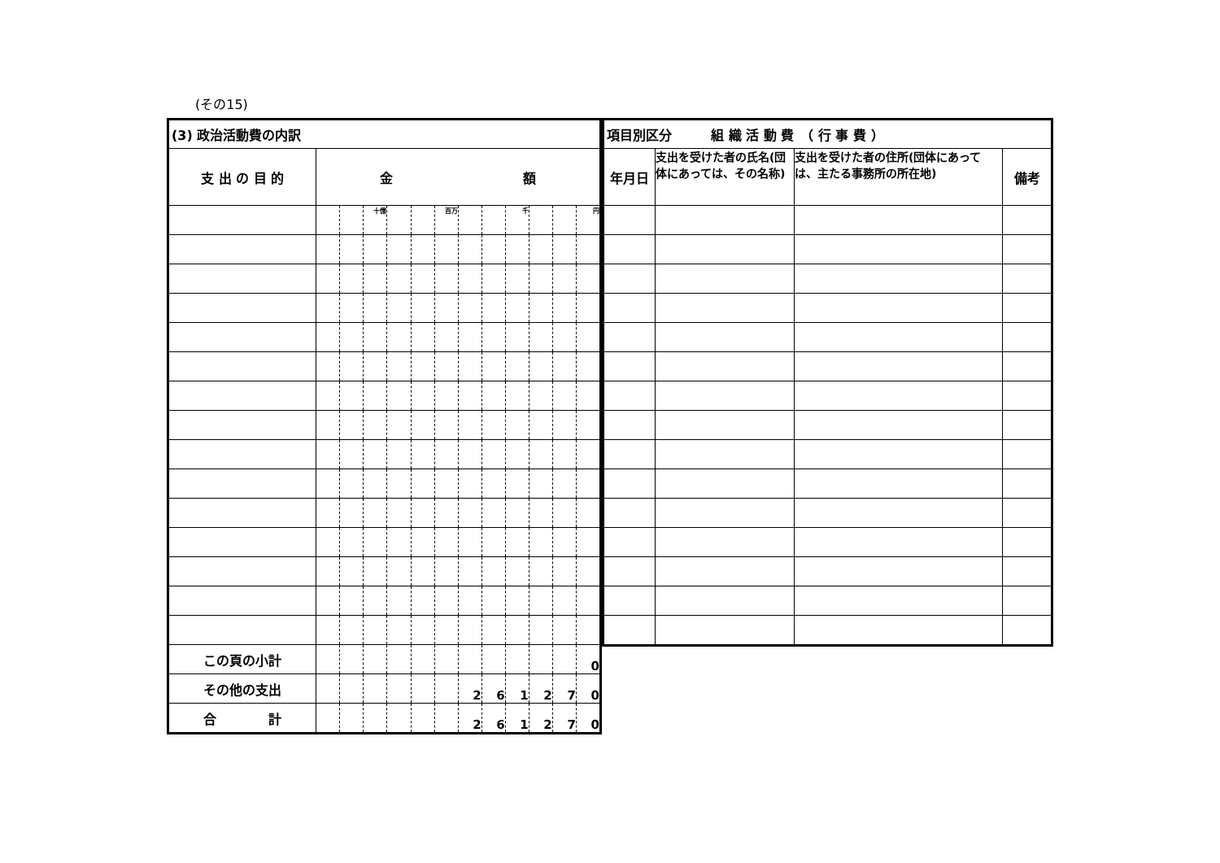(その15)
| (3) 政治活動費の内訳 | | | | | | | | | | | | |
| 支 出 の 目 的 | 金 額 | | | | | | | | | | | |
| | | | 十億 | | | 百万 | | | 千 | | | 円 |
| この頁の小計 | | | | | | | | | | | | 0 |
| その他の支出 | | | | | | | 2 | 6 | 1 | 2 | 7 | 0 |
| 合 計 | | | | | | | 2 | 6 | 1 | 2 | 7 | 0 |
| 項目別区分 組 織 活 動 費 （ 行 事 費 ） | | | |
| 年月日 | 支出を受けた者の氏名(団体にあっては、その名称) | 支出を受けた者の住所(団体にあっては、主たる事務所の所在地) | 備考 |